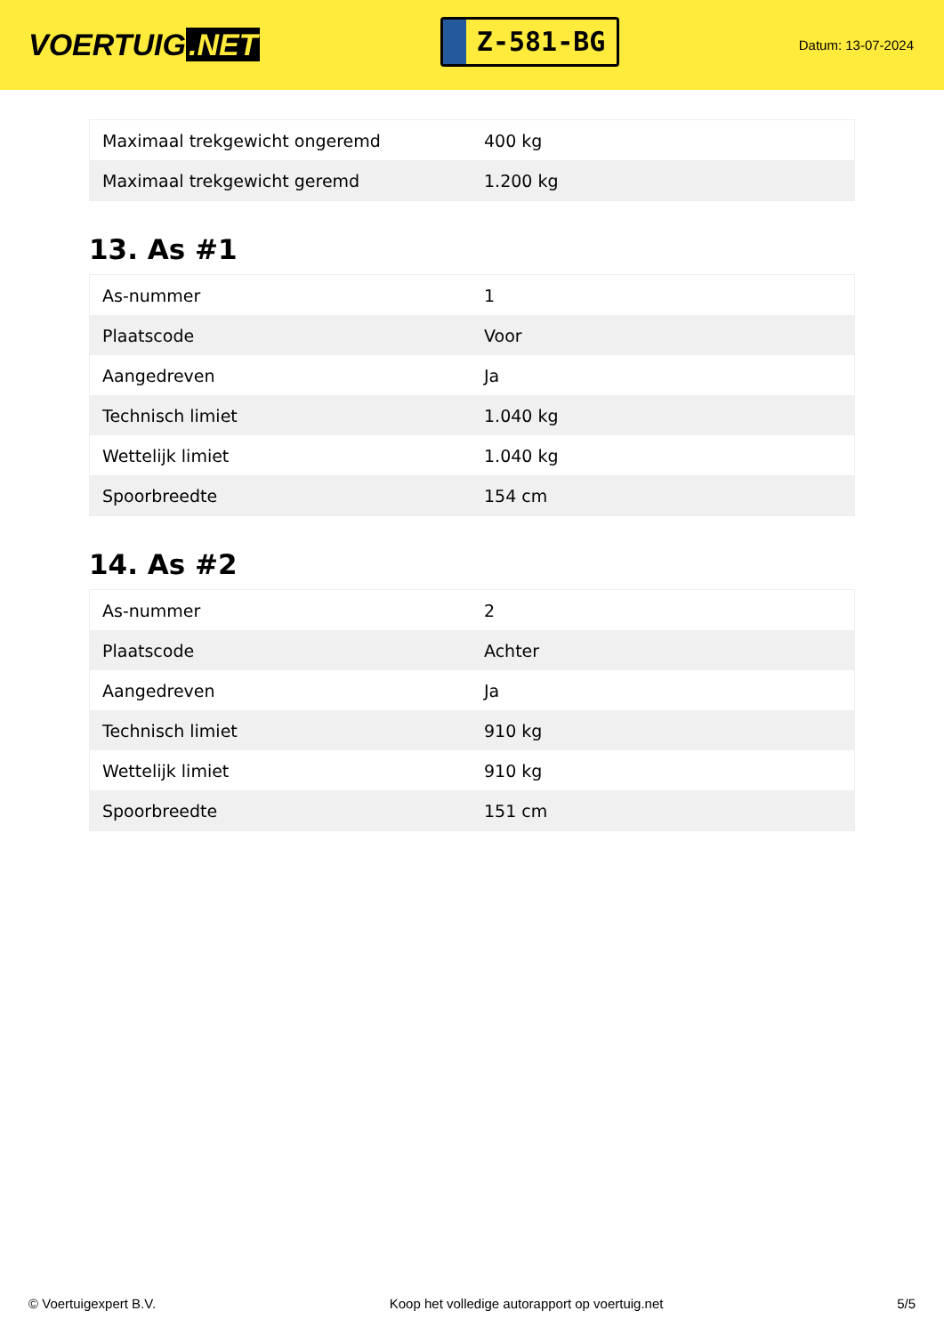VOERTUIG.NET
Z-581-BG
Datum: 13-07-2024
| Maximaal trekgewicht ongeremd | 400 kg |
| Maximaal trekgewicht geremd | 1.200 kg |
13. As #1
| As-nummer | 1 |
| Plaatscode | Voor |
| Aangedreven | Ja |
| Technisch limiet | 1.040 kg |
| Wettelijk limiet | 1.040 kg |
| Spoorbreedte | 154 cm |
14. As #2
| As-nummer | 2 |
| Plaatscode | Achter |
| Aangedreven | Ja |
| Technisch limiet | 910 kg |
| Wettelijk limiet | 910 kg |
| Spoorbreedte | 151 cm |
© Voertuigexpert B.V. Koop het volledige autorapport op voertuig.net 5/5